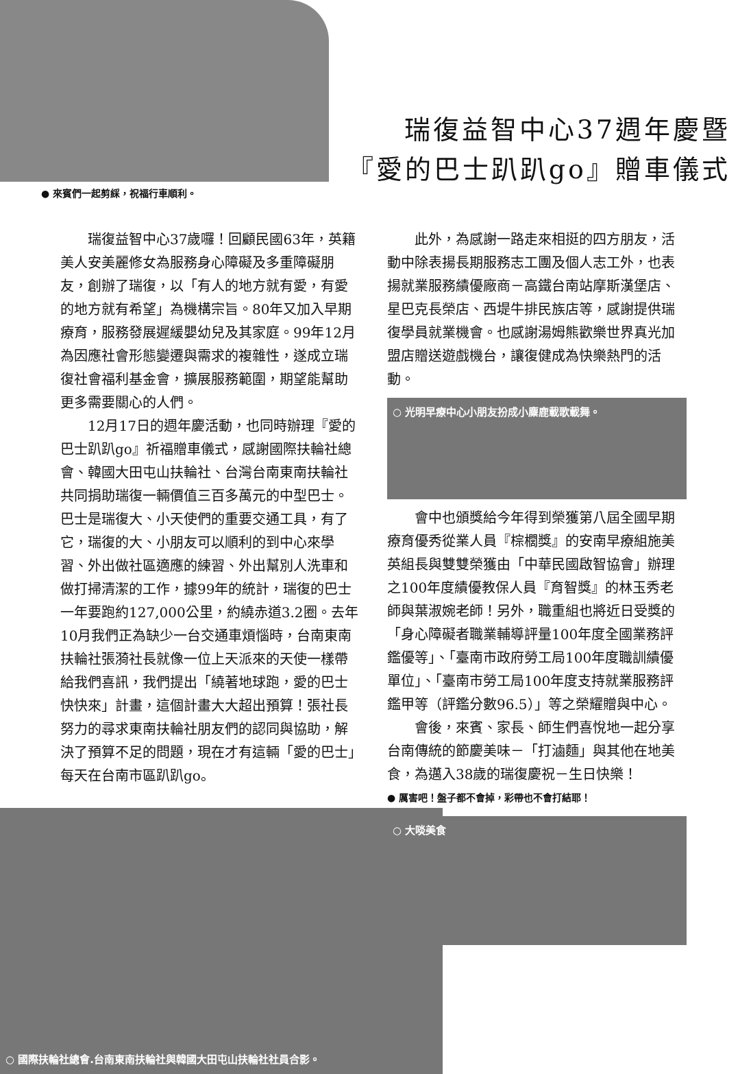瑞復益智中心37週年慶暨
『愛的巴士趴趴go』贈車儀式
● 來賓們一起剪綵，祝福行車順利。
瑞復益智中心37歲囉！回顧民國63年，英籍美人安美麗修女為服務身心障礙及多重障礙朋友，創辦了瑞復，以「有人的地方就有愛，有愛的地方就有希望」為機構宗旨。80年又加入早期療育，服務發展遲緩嬰幼兒及其家庭。99年12月為因應社會形態變遷與需求的複雜性，遂成立瑞復社會福利基金會，擴展服務範圍，期望能幫助更多需要關心的人們。
12月17日的週年慶活動，也同時辦理『愛的巴士趴趴go』祈福贈車儀式，感謝國際扶輪社總會、韓國大田屯山扶輪社、台灣台南東南扶輪社共同捐助瑞復一輛價值三百多萬元的中型巴士。巴士是瑞復大、小天使們的重要交通工具，有了它，瑞復的大、小朋友可以順利的到中心來學習、外出做社區適應的練習、外出幫別人洗車和做打掃清潔的工作，據99年的統計，瑞復的巴士一年要跑約127,000公里，約繞赤道3.2圈。去年10月我們正為缺少一台交通車煩惱時，台南東南扶輪社張漪社長就像一位上天派來的天使一樣帶給我們喜訊，我們提出「繞著地球跑，愛的巴士快快來」計畫，這個計畫大大超出預算！張社長努力的尋求東南扶輪社朋友們的認同與協助，解決了預算不足的問題，現在才有這輛「愛的巴士」每天在台南市區趴趴go。
○ 國際扶輪社總會.台南東南扶輪社與韓國大田屯山扶輪社社員合影。
此外，為感謝一路走來相挺的四方朋友，活動中除表揚長期服務志工團及個人志工外，也表揚就業服務績優廠商－高鐵台南站摩斯漢堡店、星巴克長榮店、西堤牛排民族店等，感謝提供瑞復學員就業機會。也感謝湯姆熊歡樂世界真光加盟店贈送遊戲機台，讓復健成為快樂熱門的活動。
○ 光明早療中心小朋友扮成小麋鹿載歌載舞。
會中也頒獎給今年得到榮獲第八屆全國早期療育優秀從業人員『棕櫚獎』的安南早療組施美英組長與雙雙榮獲由「中華民國啟智協會」辦理之100年度績優教保人員『育智獎』的林玉秀老師與葉淑婉老師！另外，職重組也將近日受獎的「身心障礙者職業輔導評量100年度全國業務評鑑優等」、「臺南市政府勞工局100年度職訓績優單位」、「臺南市勞工局100年度支持就業服務評鑑甲等（評鑑分數96.5）」等之榮耀贈與中心。
會後，來賓、家長、師生們喜悅地一起分享台南傳統的節慶美味－「打滷麵」與其他在地美食，為邁入38歲的瑞復慶祝－生日快樂！
● 厲害吧！盤子都不會掉，彩帶也不會打結耶！
○ 大啖美食